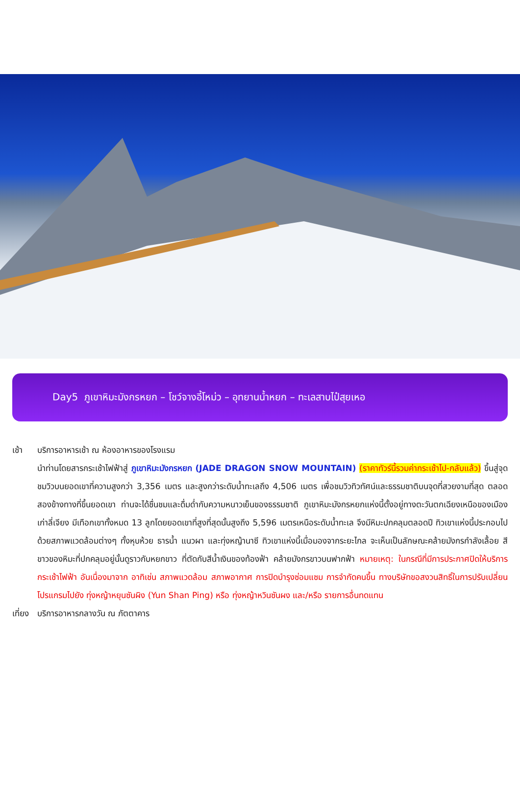Day5 ภูเขาหิมะมังกรหยก – โชว์จางอี้โหม่ว – อุทยานน้ำหยก – ทะเลสาบไป๋สุยเหอ
เช้า บริการอาหารเช้า ณ ห้องอาหารของโรงแรม
นำท่านโดยสารกระเช้าไฟฟ้าสู่ ภูเขาหิมะมังกรหยก (JADE DRAGON SNOW MOUNTAIN) (ราคาทัวร์นี้รวมค่ากระเช้าไป-กลับแล้ว) ขึ้นสู่จุดชมวิวบนยอดเขาที่ความสูงกว่า 3,356 เมตร และสูงกว่าระดับน้ำทะเลถึง 4,506 เมตร เพื่อชมวิวทิวทัศน์และธรรมชาติบนจุดที่สวยงามที่สุด ตลอดสองข้างทางที่ขึ้นยอดเขา ท่านจะได้ชื่นชมและดื่มด่ำกับความหนาวเย็นของธรรมชาติ ภูเขาหิมะมังกรหยกแห่งนี้ตั้งอยู่ทางตะวันตกเฉียงเหนือของเมืองเก่าลี่เจียง มีเทือกเขาทั้งหมด 13 ลูกโดยยอดเขาที่สูงที่สุดนั้นสูงถึง 5,596 เมตรเหนือระดับน้ำทะเล จึงมีหิมะปกคลุมตลอดปี ทิวเขาแห่งนี้ประกอบไปด้วยสภาพแวดล้อมต่างๆ ทั้งหุบห้วย ธารน้ำ แนวผา และทุ่งหญ้านาซี ทิวเขาแห่งนี้เมื่อมองจากระยะไกล จะเห็นเป็นลักษณะคล้ายมังกรกำลังเลื้อย สีขาวของหิมะที่ปกคลุมอยู่นั้นดูราวกับหยกขาว ที่ตัดกับสีน้ำเงินของท้องฟ้า คล้ายมังกรขาวบนฟากฟ้า หมายเหตุ: ในกรณีที่มีการประกาศปิดให้บริการกระเช้าไฟฟ้า อันเนื่องมาจาก อาทิเช่น สภาพแวดล้อม สภาพอากาศ การปิดบำรุงซ่อมแซม การจำกัดคนขึ้น ทางบริษัทขอสงวนสิทธิ์ในการปรับเปลี่ยนโปรแกรมไปยัง ทุ่งหญ้าหยุนซันผิง (Yun Shan Ping) หรือ ทุ่งหญ้าหวินซันผง และ/หรือ รายการอื่นทดแทน
เที่ยง
บริการอาหารกลางวัน ณ ภัตตาคาร